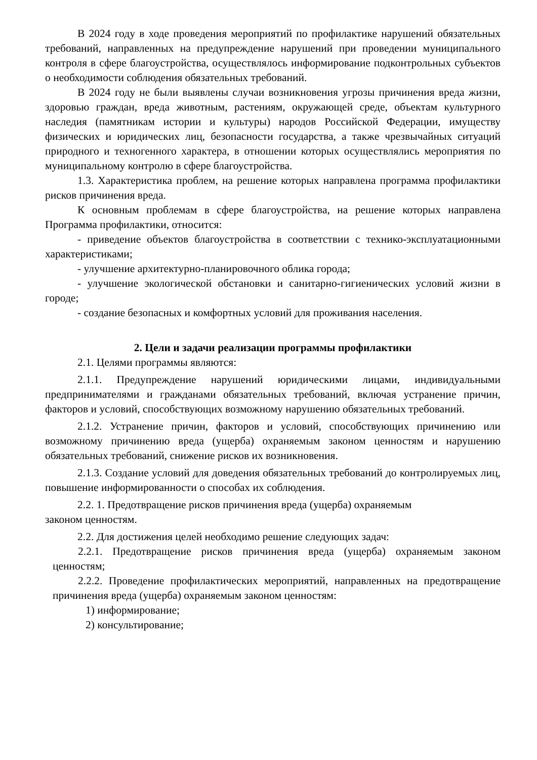В 2024 году в ходе проведения мероприятий по профилактике нарушений обязательных требований, направленных на предупреждение нарушений при проведении муниципального контроля в сфере благоустройства, осуществлялось информирование подконтрольных субъектов о необходимости соблюдения обязательных требований.
В 2024 году не были выявлены случаи возникновения угрозы причинения вреда жизни, здоровью граждан, вреда животным, растениям, окружающей среде, объектам культурного наследия (памятникам истории и культуры) народов Российской Федерации, имуществу физических и юридических лиц, безопасности государства, а также чрезвычайных ситуаций природного и техногенного характера, в отношении которых осуществлялись мероприятия по муниципальному контролю в сфере благоустройства.
1.3. Характеристика проблем, на решение которых направлена программа профилактики рисков причинения вреда.
К основным проблемам в сфере благоустройства, на решение которых направлена Программа профилактики, относится:
- приведение объектов благоустройства в соответствии с технико-эксплуатационными характеристиками;
- улучшение архитектурно-планировочного облика города;
- улучшение экологической обстановки и санитарно-гигиенических условий жизни в городе;
- создание безопасных и комфортных условий для проживания населения.
2. Цели и задачи реализации программы профилактики
2.1. Целями программы являются:
2.1.1. Предупреждение нарушений юридическими лицами, индивидуальными предпринимателями и гражданами обязательных требований, включая устранение причин, факторов и условий, способствующих возможному нарушению обязательных требований.
2.1.2. Устранение причин, факторов и условий, способствующих причинению или возможному причинению вреда (ущерба) охраняемым законом ценностям и нарушению обязательных требований, снижение рисков их возникновения.
2.1.3. Создание условий для доведения обязательных требований до контролируемых лиц, повышение информированности о способах их соблюдения.
2.2. 1. Предотвращение рисков причинения вреда (ущерба) охраняемым
законом ценностям.
2.2. Для достижения целей необходимо решение следующих задач:
2.2.1. Предотвращение рисков причинения вреда (ущерба) охраняемым законом ценностям;
2.2.2. Проведение профилактических мероприятий, направленных на предотвращение причинения вреда (ущерба) охраняемым законом ценностям:
1) информирование;
2) консультирование;